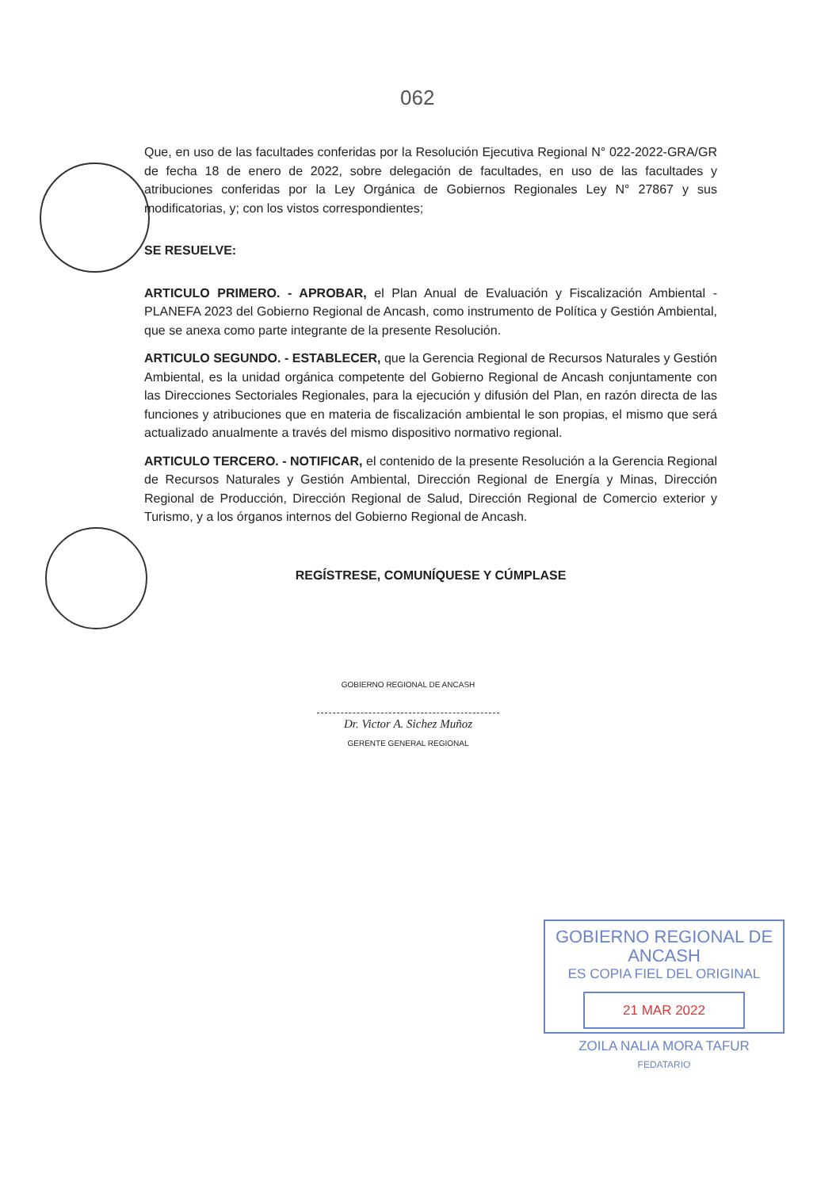062
Que, en uso de las facultades conferidas por la Resolución Ejecutiva Regional N° 022-2022-GRA/GR de fecha 18 de enero de 2022, sobre delegación de facultades, en uso de las facultades y atribuciones conferidas por la Ley Orgánica de Gobiernos Regionales Ley N° 27867 y sus modificatorias, y; con los vistos correspondientes;
SE RESUELVE:
ARTICULO PRIMERO. - APROBAR, el Plan Anual de Evaluación y Fiscalización Ambiental - PLANEFA 2023 del Gobierno Regional de Ancash, como instrumento de Política y Gestión Ambiental, que se anexa como parte integrante de la presente Resolución.
ARTICULO SEGUNDO. - ESTABLECER, que la Gerencia Regional de Recursos Naturales y Gestión Ambiental, es la unidad orgánica competente del Gobierno Regional de Ancash conjuntamente con las Direcciones Sectoriales Regionales, para la ejecución y difusión del Plan, en razón directa de las funciones y atribuciones que en materia de fiscalización ambiental le son propias, el mismo que será actualizado anualmente a través del mismo dispositivo normativo regional.
ARTICULO TERCERO. - NOTIFICAR, el contenido de la presente Resolución a la Gerencia Regional de Recursos Naturales y Gestión Ambiental, Dirección Regional de Energía y Minas, Dirección Regional de Producción, Dirección Regional de Salud, Dirección Regional de Comercio exterior y Turismo, y a los órganos internos del Gobierno Regional de Ancash.
REGÍSTRESE, COMUNÍQUESE Y CÚMPLASE
GOBIERNO REGIONAL DE ANCASH
Dr. Victor A. Sichez Muñoz
GERENTE GENERAL REGIONAL
GOBIERNO REGIONAL DE ANCASH
ES COPIA FIEL DEL ORIGINAL
21 MAR 2022
ZOILA NALIA MORA TAFUR
FEDATARIO